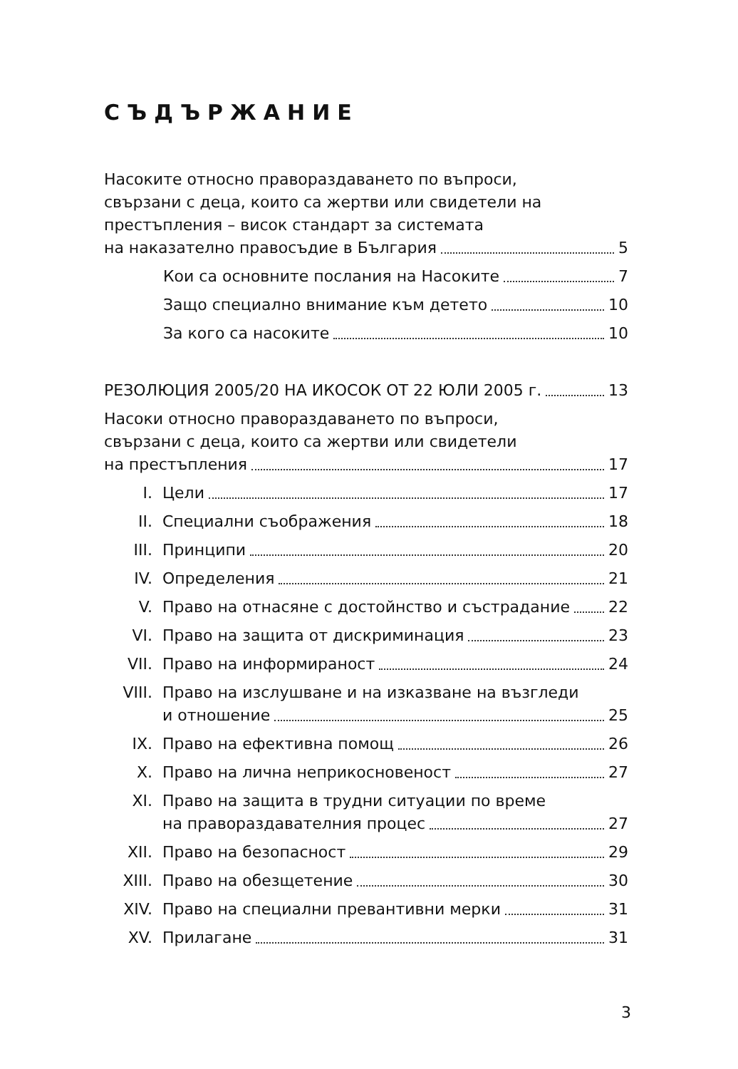СЪДЪРЖАНИЕ
Насоките относно правораздаването по въпроси,
свързани с деца, които са жертви или свидетели на
престъпления – висок стандарт за системата
на наказателно правосъдие в България 5
Кои са основните послания на Насоките 7
Защо специално внимание към детето 10
За кого са насоките 10
РЕЗОЛЮЦИЯ 2005/20 НА ИКОСОК ОТ 22 ЮЛИ 2005 г. 13
Насоки относно правораздаването по въпроси,
свързани с деца, които са жертви или свидетели
на престъпления 17
I. Цели 17
II. Специални съображения 18
III. Принципи 20
IV. Определения 21
V. Право на отнасяне с достойнство и състрадание 22
VI. Право на защита от дискриминация 23
VII. Право на информираност 24
VIII. Право на изслушване и на изказване на възгледи
и отношение 25
IX. Право на ефективна помощ 26
X. Право на лична неприкосновеност 27
XI. Право на защита в трудни ситуации по време
на правораздавателния процес 27
XII. Право на безопасност 29
XIII. Право на обезщетение 30
XIV. Право на специални превантивни мерки 31
XV. Прилагане 31
3